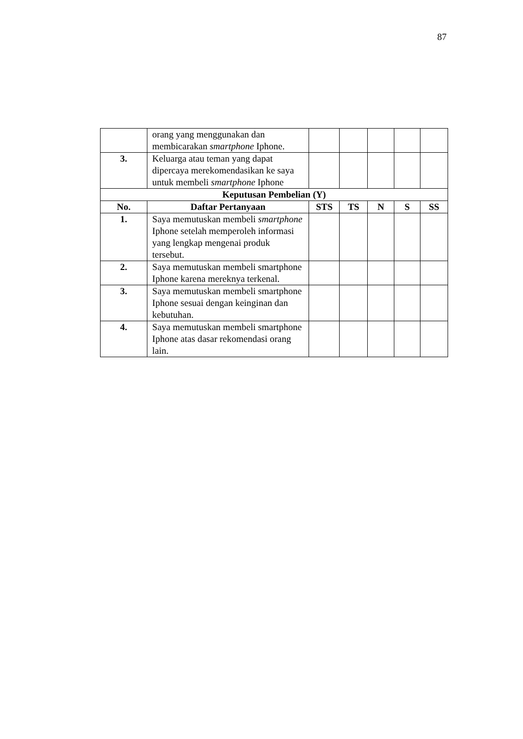87
| | orang yang menggunakan dan membicarakan smartphone Iphone. | | | | | |
| 3. | Keluarga atau teman yang dapat dipercaya merekomendasikan ke saya untuk membeli smartphone Iphone | | | | | |
| Keputusan Pembelian (Y) | | | | | | |
| No. | Daftar Pertanyaan | STS | TS | N | S | SS |
| 1. | Saya memutuskan membeli smartphone Iphone setelah memperoleh informasi yang lengkap mengenai produk tersebut. | | | | | |
| 2. | Saya memutuskan membeli smartphone Iphone karena mereknya terkenal. | | | | | |
| 3. | Saya memutuskan membeli smartphone Iphone sesuai dengan keinginan dan kebutuhan. | | | | | |
| 4. | Saya memutuskan membeli smartphone Iphone atas dasar rekomendasi orang lain. | | | | | |